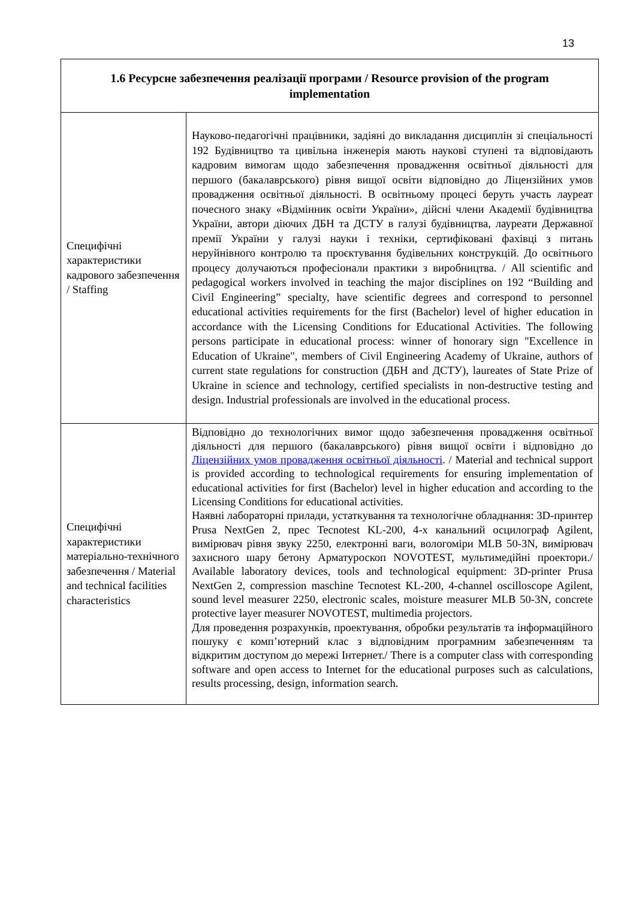13
| 1.6 Ресурсне забезпечення реалізації програми / Resource provision of the program implementation | |
| --- | --- |
| Специфічні характеристики кадрового забезпечення / Staffing | Науково-педагогічні працівники, задіяні до викладання дисциплін зі спеціальності 192 Будівництво та цивільна інженерія мають наукові ступені та відповідають кадровим вимогам щодо забезпечення провадження освітньої діяльності для першого (бакалаврського) рівня вищої освіти відповідно до Ліцензійних умов провадження освітньої діяльності. В освітньому процесі беруть участь лауреат почесного знаку «Відмінник освіти України», дійсні члени Академії будівництва України, автори діючих ДБН та ДСТУ в галузі будівництва, лауреати Державної премії України у галузі науки і техніки, сертифіковані фахівці з питань неруйнівного контролю та проєктування будівельних конструкцій. До освітнього процесу долучаються професіонали практики з виробництва. / All scientific and pedagogical workers involved in teaching the major disciplines on 192 “Building and Civil Engineering” specialty, have scientific degrees and correspond to personnel educational activities requirements for the first (Bachelor) level of higher education in accordance with the Licensing Conditions for Educational Activities. The following persons participate in educational process: winner of honorary sign "Excellence in Education of Ukraine", members of Civil Engineering Academy of Ukraine, authors of current state regulations for construction (ДБН and ДСТУ), laureates of State Prize of Ukraine in science and technology, certified specialists in non-destructive testing and design. Industrial professionals are involved in the educational process. |
| Специфічні характеристики матеріально-технічного забезпечення / Material and technical facilities characteristics | Відповідно до технологічних вимог щодо забезпечення провадження освітньої діяльності для першого (бакалаврського) рівня вищої освіти і відповідно до Ліцензійних умов провадження освітньої діяльності . / Material and technical support is provided according to technological requirements for ensuring implementation of educational activities for first (Bachelor) level in higher education and according to the Licensing Conditions for educational activities. Наявні лабораторні прилади, устаткування та технологічне обладнання: 3D-принтер Prusa NextGen 2, прес Tecnotest KL-200, 4-х канальний осцилограф Agilent, вимірювач рівня звуку 2250, електронні ваги, вологоміри MLB 50-3N, вимірювач захисного шару бетону Арматуроскоп NOVOTEST, мультимедійні проектори./ Available laboratory devices, tools and technological equipment: 3D-printer Prusa NextGen 2, compression maschine Tecnotest KL-200, 4-channel oscilloscope Agilent, sound level measurer 2250, electronic scales, moisture measurer MLB 50-3N, concrete protective layer measurer NOVOTEST, multimedia projectors. Для проведення розрахунків, проектування, обробки результатів та інформаційного пошуку є комп’ютерний клас з відповідним програмним забезпеченням та відкритим доступом до мережі Інтернет./ There is a computer class with corresponding software and open access to Internet for the educational purposes such as calculations, results processing, design, information search. |